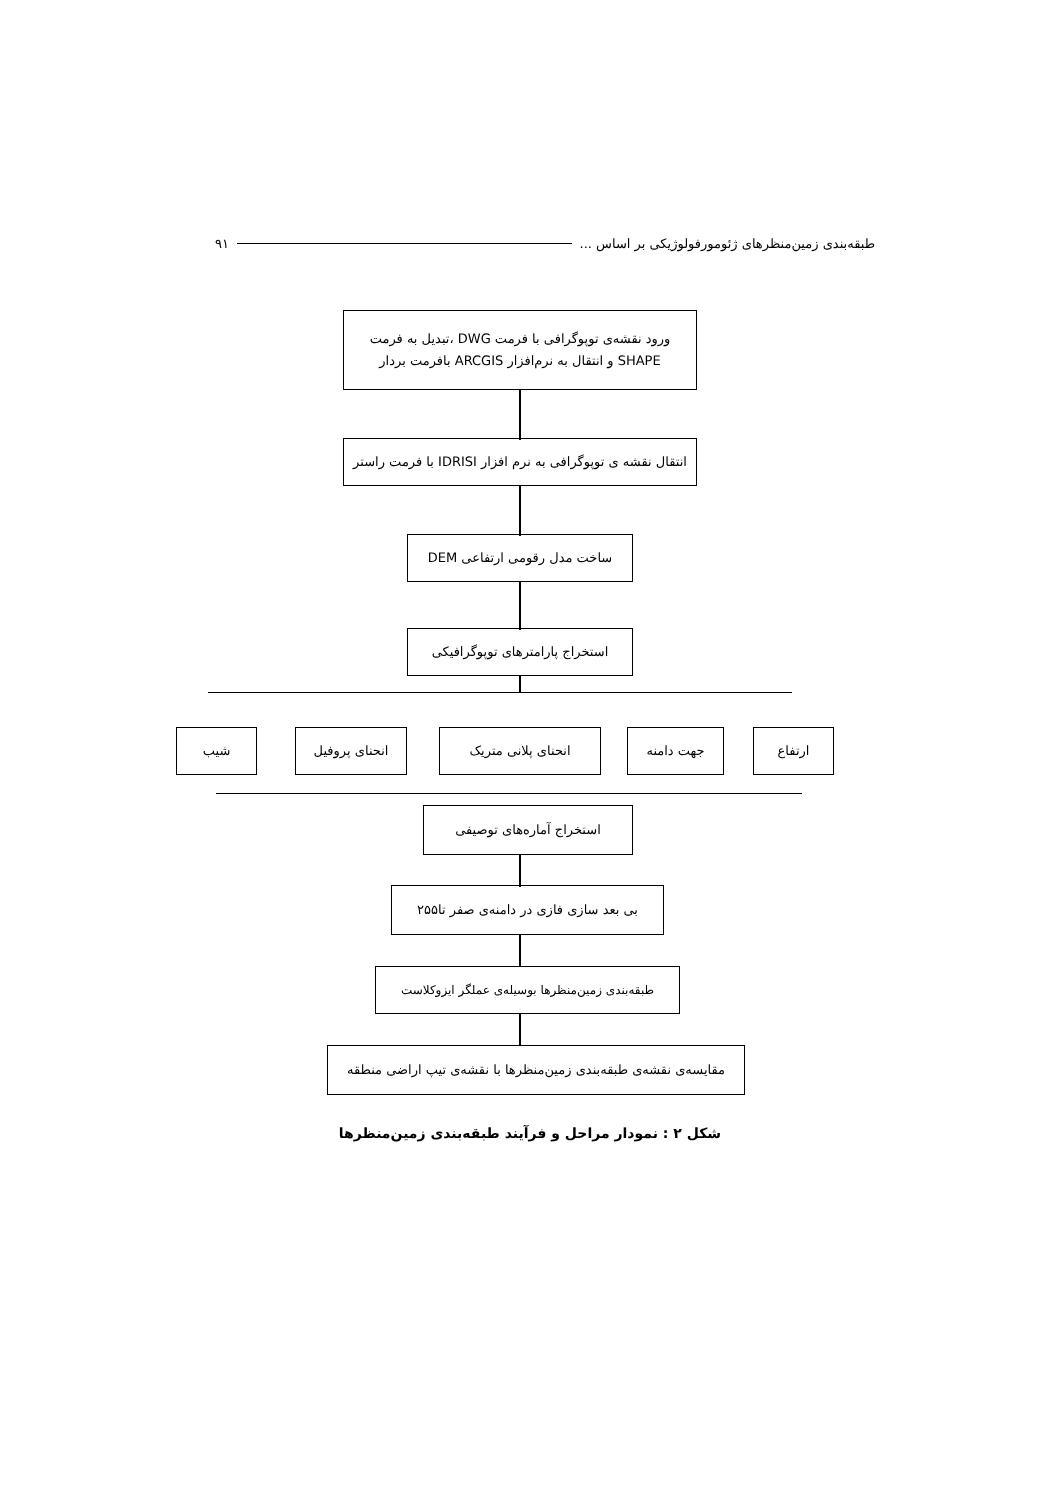طبقه‌بندی زمین‌منظرهای ژئومورفولوژیکی بر اساس ... ۹۱
ورود نقشه‌ی توپوگرافی با فرمت DWG ،تبدیل به فرمت SHAPE و انتقال به نرم‌افزار ARCGIS بافرمت بردار
انتقال نقشه ی توپوگرافی به نرم افزار IDRISI با فرمت راستر
ساخت مدل رقومی ارتفاعی DEM
استخراج پارامترهای توپوگرافیکی
شیب انحنای پروفیل انحنای پلانی متریک جهت دامنه ارتفاع
استخراج آماره‌های توصیفی
بی بعد سازی فازی در دامنه‌ی صفر تا۲۵۵
طبقه‌بندی زمین‌منظرها بوسیله‌ی عملگر ایزوکلاست
مقایسه‌ی نقشه‌ی طبقه‌بندی زمین‌منظرها با نقشه‌ی تیپ اراضی منطقه
شکل ۲ : نمودار مراحل و فرآیند طبقه‌بندی زمین‌منظرها